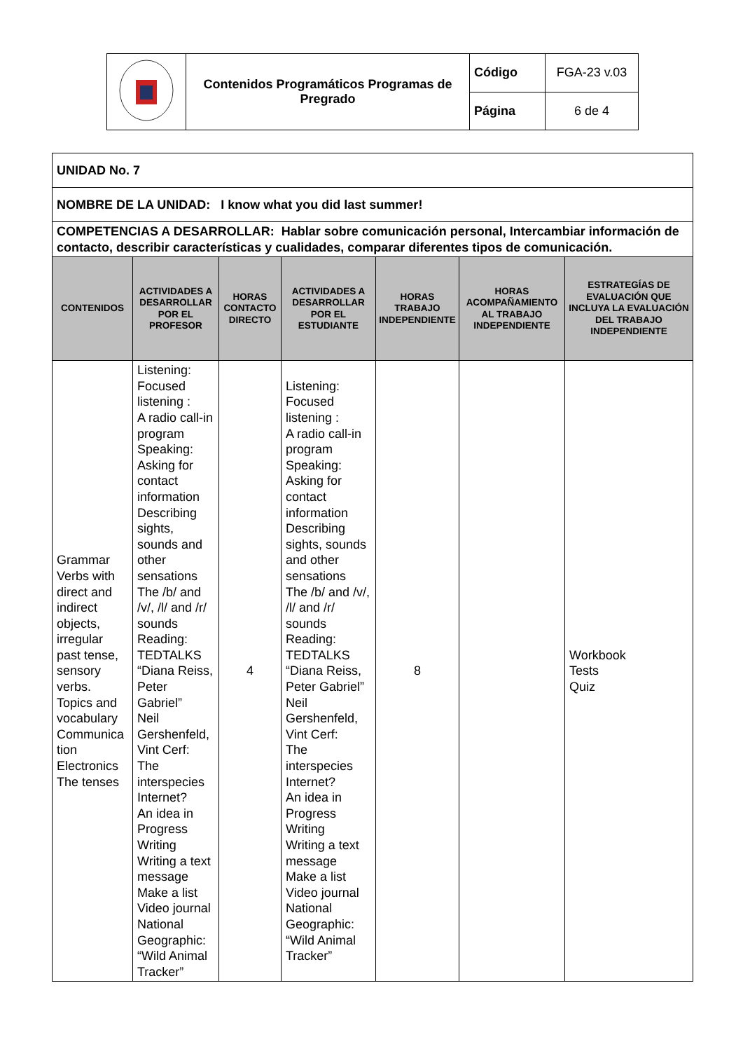| | Contenidos Programáticos Programas de Pregrado | Código | FGA-23 v.03 |
| | | Página | 6 de 4 |
| UNIDAD No. 7 | | | | | | |
| NOMBRE DE LA UNIDAD: I know what you did last summer! | | | | | | |
| COMPETENCIAS A DESARROLLAR: Hablar sobre comunicación personal, Intercambiar información de contacto, describir características y cualidades, comparar diferentes tipos de comunicación. | | | | | | |
| CONTENIDOS | ACTIVIDADES A DESARROLLAR POR EL PROFESOR | HORAS CONTACTO DIRECTO | ACTIVIDADES A DESARROLLAR POR EL ESTUDIANTE | HORAS TRABAJO INDEPENDIENTE | HORAS ACOMPAÑAMIENTO AL TRABAJO INDEPENDIENTE | ESTRATEGÍAS DE EVALUACIÓN QUE INCLUYA LA EVALUACIÓN DEL TRABAJO INDEPENDIENTE |
| Grammar Verbs with direct and indirect objects, irregular past tense, sensory verbs. Topics and vocabulary Communica tion Electronics The tenses | Listening: Focused listening : A radio call-in program Speaking: Asking for contact information Describing sights, sounds and other sensations The /b/ and /v/, /l/ and /r/ sounds Reading: TEDTALKS “Diana Reiss, Peter Gabriel” Neil Gershenfeld, Vint Cerf: The interspecies Internet? An idea in Progress Writing Writing a text message Make a list Video journal National Geographic: “Wild Animal Tracker” | 4 | Listening: Focused listening : A radio call-in program Speaking: Asking for contact information Describing sights, sounds and other sensations The /b/ and /v/, /l/ and /r/ sounds Reading: TEDTALKS “Diana Reiss, Peter Gabriel” Neil Gershenfeld, Vint Cerf: The interspecies Internet? An idea in Progress Writing Writing a text message Make a list Video journal National Geographic: “Wild Animal Tracker” | 8 | | Workbook Tests Quiz |